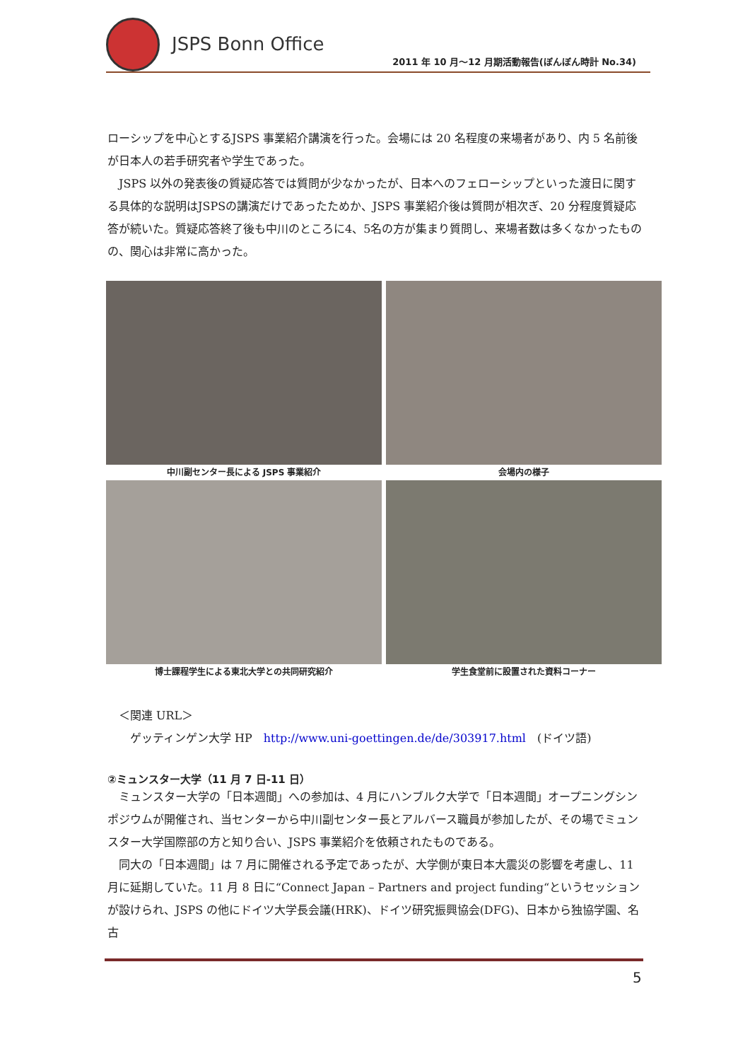JSPS Bonn Office
2011 年 10 月～12 月期活動報告(ぼんぼん時計 No.34)
ローシップを中心とするJSPS 事業紹介講演を行った。会場には 20 名程度の来場者があり、内 5 名前後が日本人の若手研究者や学生であった。
　JSPS 以外の発表後の質疑応答では質問が少なかったが、日本へのフェローシップといった渡日に関する具体的な説明はJSPSの講演だけであったためか、JSPS 事業紹介後は質問が相次ぎ、20 分程度質疑応答が続いた。質疑応答終了後も中川のところに4、5名の方が集まり質問し、来場者数は多くなかったものの、関心は非常に高かった。
中川副センター長による JSPS 事業紹介
会場内の様子
博士課程学生による東北大学との共同研究紹介
学生食堂前に設置された資料コーナー
　＜関連 URL＞
　　ゲッティンゲン大学 HP　http://www.uni-goettingen.de/de/303917.html　(ドイツ語)
②ミュンスター大学（11 月 7 日-11 日）
　ミュンスター大学の「日本週間」への参加は、4 月にハンブルク大学で「日本週間」オープニングシンポジウムが開催され、当センターから中川副センター長とアルバース職員が参加したが、その場でミュンスター大学国際部の方と知り合い、JSPS 事業紹介を依頼されたものである。
　同大の「日本週間」は 7 月に開催される予定であったが、大学側が東日本大震災の影響を考慮し、11 月に延期していた。11 月 8 日に“Connect Japan – Partners and project funding“というセッションが設けられ、JSPS の他にドイツ大学長会議(HRK)、ドイツ研究振興協会(DFG)、日本から独協学園、名古
5